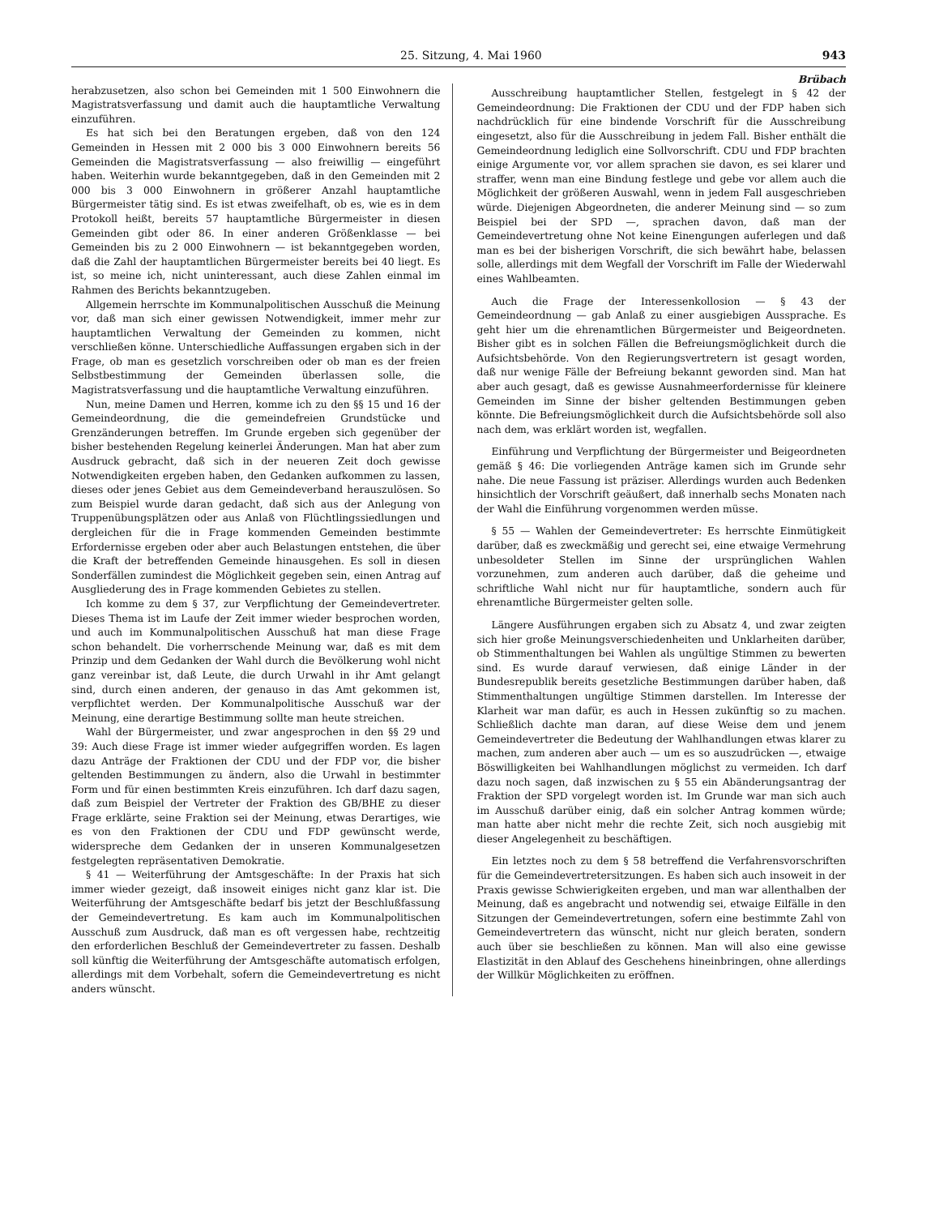25. Sitzung, 4. Mai 1960 943
herabzusetzen, also schon bei Gemeinden mit 1 500 Einwohnern die Magistratsverfassung und damit auch die hauptamtliche Verwaltung einzuführen.
Es hat sich bei den Beratungen ergeben, daß von den 124 Gemeinden in Hessen mit 2 000 bis 3 000 Einwohnern bereits 56 Gemeinden die Magistratsverfassung — also freiwillig — eingeführt haben. Weiterhin wurde bekanntgegeben, daß in den Gemeinden mit 2 000 bis 3 000 Einwohnern in größerer Anzahl hauptamtliche Bürgermeister tätig sind. Es ist etwas zweifelhaft, ob es, wie es in dem Protokoll heißt, bereits 57 hauptamtliche Bürgermeister in diesen Gemeinden gibt oder 86. In einer anderen Größenklasse — bei Gemeinden bis zu 2 000 Einwohnern — ist bekanntgegeben worden, daß die Zahl der hauptamtlichen Bürgermeister bereits bei 40 liegt. Es ist, so meine ich, nicht uninteressant, auch diese Zahlen einmal im Rahmen des Berichts bekanntzugeben.
Allgemein herrschte im Kommunalpolitischen Ausschuß die Meinung vor, daß man sich einer gewissen Notwendigkeit, immer mehr zur hauptamtlichen Verwaltung der Gemeinden zu kommen, nicht verschließen könne. Unterschiedliche Auffassungen ergaben sich in der Frage, ob man es gesetzlich vorschreiben oder ob man es der freien Selbstbestimmung der Gemeinden überlassen solle, die Magistratsverfassung und die hauptamtliche Verwaltung einzuführen.
Nun, meine Damen und Herren, komme ich zu den §§ 15 und 16 der Gemeindeordnung, die die gemeindefreien Grundstücke und Grenzänderungen betreffen. Im Grunde ergeben sich gegenüber der bisher bestehenden Regelung keinerlei Änderungen. Man hat aber zum Ausdruck gebracht, daß sich in der neueren Zeit doch gewisse Notwendigkeiten ergeben haben, den Gedanken aufkommen zu lassen, dieses oder jenes Gebiet aus dem Gemeindeverband herauszulösen. So zum Beispiel wurde daran gedacht, daß sich aus der Anlegung von Truppenübungsplätzen oder aus Anlaß von Flüchtlingssiedlungen und dergleichen für die in Frage kommenden Gemeinden bestimmte Erfordernisse ergeben oder aber auch Belastungen entstehen, die über die Kraft der betreffenden Gemeinde hinausgehen. Es soll in diesen Sonderfällen zumindest die Möglichkeit gegeben sein, einen Antrag auf Ausgliederung des in Frage kommenden Gebietes zu stellen.
Ich komme zu dem § 37, zur Verpflichtung der Gemeindevertreter. Dieses Thema ist im Laufe der Zeit immer wieder besprochen worden, und auch im Kommunalpolitischen Ausschuß hat man diese Frage schon behandelt. Die vorherrschende Meinung war, daß es mit dem Prinzip und dem Gedanken der Wahl durch die Bevölkerung wohl nicht ganz vereinbar ist, daß Leute, die durch Urwahl in ihr Amt gelangt sind, durch einen anderen, der genauso in das Amt gekommen ist, verpflichtet werden. Der Kommunalpolitische Ausschuß war der Meinung, eine derartige Bestimmung sollte man heute streichen.
Wahl der Bürgermeister, und zwar angesprochen in den §§ 29 und 39: Auch diese Frage ist immer wieder aufgegriffen worden. Es lagen dazu Anträge der Fraktionen der CDU und der FDP vor, die bisher geltenden Bestimmungen zu ändern, also die Urwahl in bestimmter Form und für einen bestimmten Kreis einzuführen. Ich darf dazu sagen, daß zum Beispiel der Vertreter der Fraktion des GB/BHE zu dieser Frage erklärte, seine Fraktion sei der Meinung, etwas Derartiges, wie es von den Fraktionen der CDU und FDP gewünscht werde, widerspreche dem Gedanken der in unseren Kommunalgesetzen festgelegten repräsentativen Demokratie.
§ 41 — Weiterführung der Amtsgeschäfte: In der Praxis hat sich immer wieder gezeigt, daß insoweit einiges nicht ganz klar ist. Die Weiterführung der Amtsgeschäfte bedarf bis jetzt der Beschlußfassung der Gemeindevertretung. Es kam auch im Kommunalpolitischen Ausschuß zum Ausdruck, daß man es oft vergessen habe, rechtzeitig den erforderlichen Beschluß der Gemeindevertreter zu fassen. Deshalb soll künftig die Weiterführung der Amtsgeschäfte automatisch erfolgen, allerdings mit dem Vorbehalt, sofern die Gemeindevertretung es nicht anders wünscht.
Brübach
Ausschreibung hauptamtlicher Stellen, festgelegt in § 42 der Gemeindeordnung: Die Fraktionen der CDU und der FDP haben sich nachdrücklich für eine bindende Vorschrift für die Ausschreibung eingesetzt, also für die Ausschreibung in jedem Fall. Bisher enthält die Gemeindeordnung lediglich eine Sollvorschrift. CDU und FDP brachten einige Argumente vor, vor allem sprachen sie davon, es sei klarer und straffer, wenn man eine Bindung festlege und gebe vor allem auch die Möglichkeit der größeren Auswahl, wenn in jedem Fall ausgeschrieben würde. Diejenigen Abgeordneten, die anderer Meinung sind — so zum Beispiel bei der SPD —, sprachen davon, daß man der Gemeindevertretung ohne Not keine Einengungen auferlegen und daß man es bei der bisherigen Vorschrift, die sich bewährt habe, belassen solle, allerdings mit dem Wegfall der Vorschrift im Falle der Wiederwahl eines Wahlbeamten.
Auch die Frage der Interessenkollosion — § 43 der Gemeindeordnung — gab Anlaß zu einer ausgiebigen Aussprache. Es geht hier um die ehrenamtlichen Bürgermeister und Beigeordneten. Bisher gibt es in solchen Fällen die Befreiungsmöglichkeit durch die Aufsichtsbehörde. Von den Regierungsvertretern ist gesagt worden, daß nur wenige Fälle der Befreiung bekannt geworden sind. Man hat aber auch gesagt, daß es gewisse Ausnahmeerfordernisse für kleinere Gemeinden im Sinne der bisher geltenden Bestimmungen geben könnte. Die Befreiungsmöglichkeit durch die Aufsichtsbehörde soll also nach dem, was erklärt worden ist, wegfallen.
Einführung und Verpflichtung der Bürgermeister und Beigeordneten gemäß § 46: Die vorliegenden Anträge kamen sich im Grunde sehr nahe. Die neue Fassung ist präziser. Allerdings wurden auch Bedenken hinsichtlich der Vorschrift geäußert, daß innerhalb sechs Monaten nach der Wahl die Einführung vorgenommen werden müsse.
§ 55 — Wahlen der Gemeindevertreter: Es herrschte Einmütigkeit darüber, daß es zweckmäßig und gerecht sei, eine etwaige Vermehrung unbesoldeter Stellen im Sinne der ursprünglichen Wahlen vorzunehmen, zum anderen auch darüber, daß die geheime und schriftliche Wahl nicht nur für hauptamtliche, sondern auch für ehrenamtliche Bürgermeister gelten solle.
Längere Ausführungen ergaben sich zu Absatz 4, und zwar zeigten sich hier große Meinungsverschiedenheiten und Unklarheiten darüber, ob Stimmenthaltungen bei Wahlen als ungültige Stimmen zu bewerten sind. Es wurde darauf verwiesen, daß einige Länder in der Bundesrepublik bereits gesetzliche Bestimmungen darüber haben, daß Stimmenthaltungen ungültige Stimmen darstellen. Im Interesse der Klarheit war man dafür, es auch in Hessen zukünftig so zu machen. Schließlich dachte man daran, auf diese Weise dem und jenem Gemeindevertreter die Bedeutung der Wahlhandlungen etwas klarer zu machen, zum anderen aber auch — um es so auszudrücken —, etwaige Böswilligkeiten bei Wahlhandlungen möglichst zu vermeiden. Ich darf dazu noch sagen, daß inzwischen zu § 55 ein Abänderungsantrag der Fraktion der SPD vorgelegt worden ist. Im Grunde war man sich auch im Ausschuß darüber einig, daß ein solcher Antrag kommen würde; man hatte aber nicht mehr die rechte Zeit, sich noch ausgiebig mit dieser Angelegenheit zu beschäftigen.
Ein letztes noch zu dem § 58 betreffend die Verfahrensvorschriften für die Gemeindevertretersitzungen. Es haben sich auch insoweit in der Praxis gewisse Schwierigkeiten ergeben, und man war allenthalben der Meinung, daß es angebracht und notwendig sei, etwaige Eilfälle in den Sitzungen der Gemeindevertretungen, sofern eine bestimmte Zahl von Gemeindevertretern das wünscht, nicht nur gleich beraten, sondern auch über sie beschließen zu können. Man will also eine gewisse Elastizität in den Ablauf des Geschehens hineinbringen, ohne allerdings der Willkür Möglichkeiten zu eröffnen.